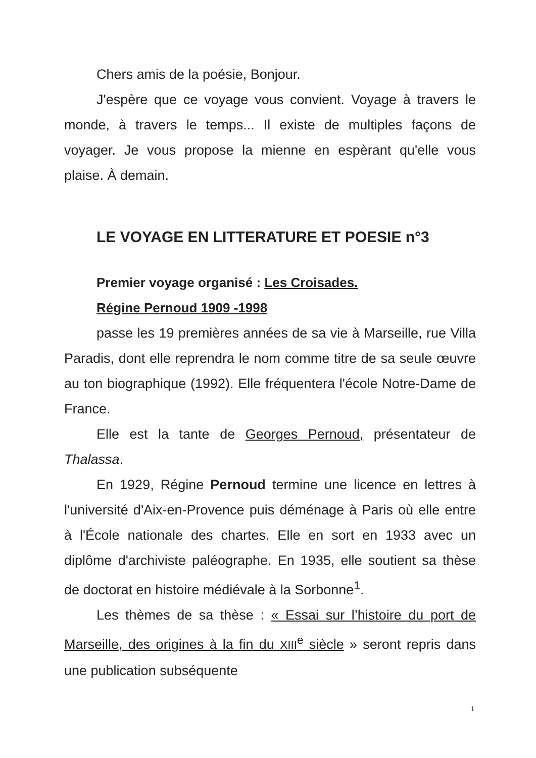Chers amis de la poésie, Bonjour.
J'espère que ce voyage vous convient. Voyage à travers le monde, à travers le temps... Il existe de multiples façons de voyager. Je vous propose la mienne en espèrant qu'elle vous plaise. À demain.
LE VOYAGE EN LITTERATURE ET POESIE n°3
Premier voyage organisé : Les Croisades.
Régine Pernoud 1909 -1998
passe les 19 premières années de sa vie à Marseille, rue Villa Paradis, dont elle reprendra le nom comme titre de sa seule œuvre au ton biographique (1992). Elle fréquentera l'école Notre-Dame de France.
Elle est la tante de Georges Pernoud, présentateur de Thalassa.
En 1929, Régine Pernoud termine une licence en lettres à l'université d'Aix-en-Provence puis déménage à Paris où elle entre à l'École nationale des chartes. Elle en sort en 1933 avec un diplôme d'archiviste paléographe. En 1935, elle soutient sa thèse de doctorat en histoire médiévale à la Sorbonne<sup>1</sup>.
Les thèmes de sa thèse : « Essai sur l’histoire du port de Marseille, des origines à la fin du XIII<sup>e</sup> siècle » seront repris dans une publication subséquente
1